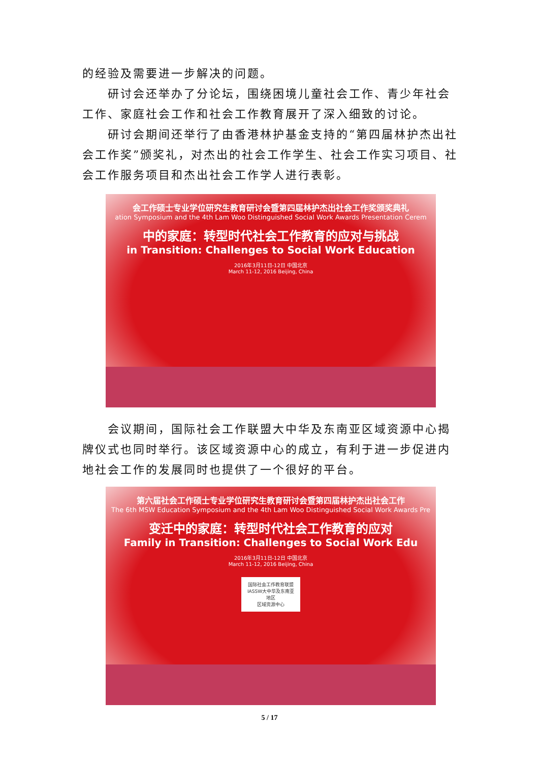的经验及需要进一步解决的问题。
研讨会还举办了分论坛，围绕困境儿童社会工作、青少年社会工作、家庭社会工作和社会工作教育展开了深入细致的讨论。
研讨会期间还举行了由香港林护基金支持的“第四届林护杰出社会工作奖”颁奖礼，对杰出的社会工作学生、社会工作实习项目、社会工作服务项目和杰出社会工作学人进行表彰。
会工作硕士专业学位研究生教育研讨会暨第四届林护杰出社会工作奖颁奖典礼
ation Symposium and the 4th Lam Woo Distinguished Social Work Awards Presentation Cerem
中的家庭：转型时代社会工作教育的应对与挑战
in Transition: Challenges to Social Work Education
2016年3月11日-12日 中国北京
March 11-12, 2016 Beijing, China
会议期间，国际社会工作联盟大中华及东南亚区域资源中心揭牌仪式也同时举行。该区域资源中心的成立，有利于进一步促进内地社会工作的发展同时也提供了一个很好的平台。
第六届社会工作硕士专业学位研究生教育研讨会暨第四届林护杰出社会工作
The 6th MSW Education Symposium and the 4th Lam Woo Distinguished Social Work Awards Pre
变迁中的家庭：转型时代社会工作教育的应对
Family in Transition: Challenges to Social Work Edu
2016年3月11日-12日 中国北京
March 11-12, 2016 Beijing, China
国际社会工作教育联盟
IASSW大中华及东南亚地区
区域资源中心
5 / 17